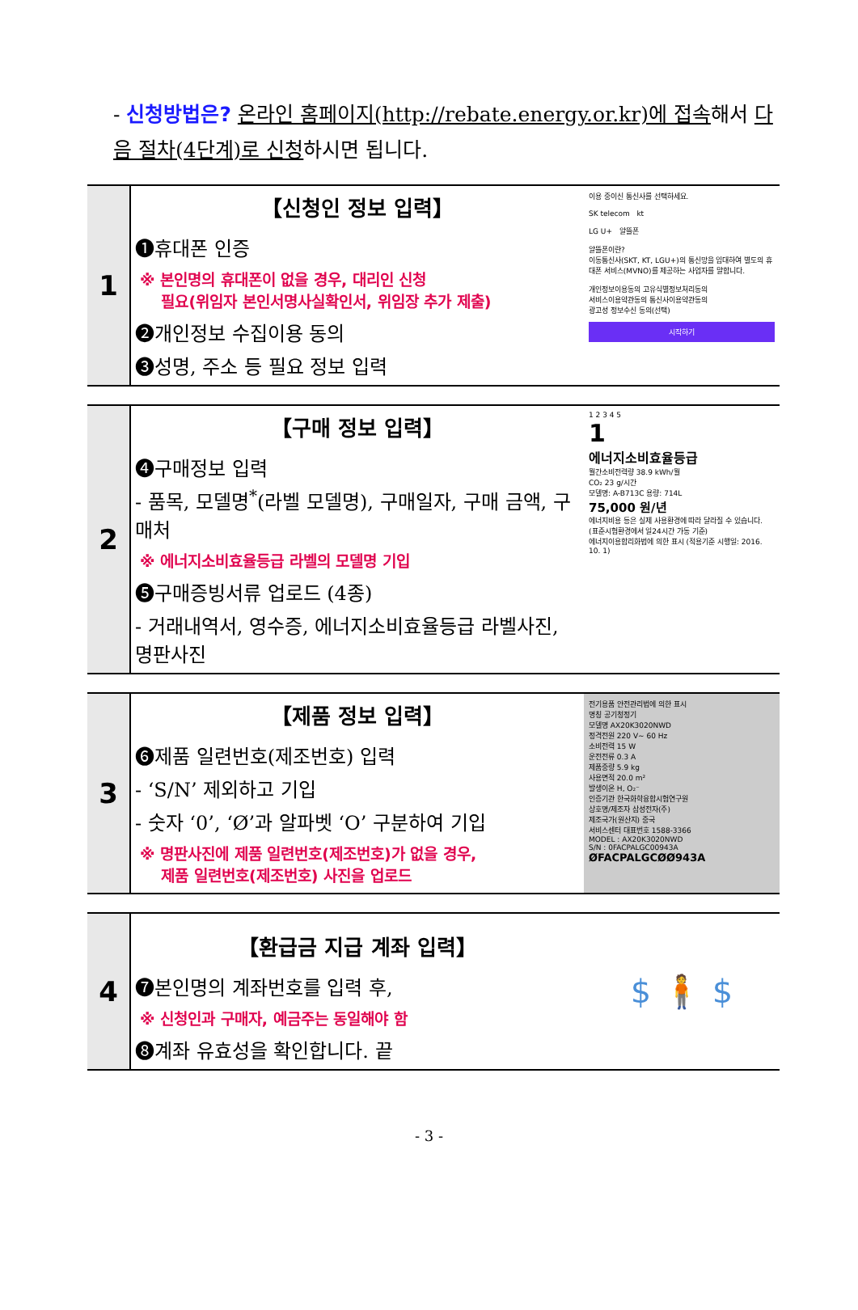- 신청방법은? 온라인 홈페이지(http://rebate.energy.or.kr)에 접속해서 다음 절차(4단계)로 신청하시면 됩니다.
| 1 | 【신청인 정보 입력】 ❶휴대폰 인증 ※ 본인명의 휴대폰이 없을 경우, 대리인 신청 필요(위임자 본인서명사실확인서, 위임장 추가 제출) ❷개인정보 수집이용 동의 ❸성명, 주소 등 필요 정보 입력 | 이용 중이신 통신사를 선택하세요. SK telecom kt LG U+ 알뜰폰 알뜰폰이란? 이동통신사(SKT, KT, LGU+)의 통신망을 임대하여 별도의 휴대폰 서비스(MVNO)를 제공하는 사업자를 말합니다. 개인정보이용동의 고유식별정보처리동의 서비스이용약관동의 통신사이용약관동의 광고성 정보수신 동의(선택) 시작하기 |
| 2 | 【구매 정보 입력】 ❹구매정보 입력 - 품목, 모델명<sup>*</sup>(라벨 모델명), 구매일자, 구매 금액, 구매처 ※ 에너지소비효율등급 라벨의 모델명 기입 ❺구매증빙서류 업로드 (4종) - 거래내역서, 영수증, 에너지소비효율등급 라벨사진, 명판사진 | 1 2 3 4 5 1 에너지소비효율등급 월간소비전력량 38.9 kWh/월 CO₂ 23 g/시간 모델명: A-B713C 용량: 714L 75,000 원/년 에너지비용 등은 실제 사용환경에 따라 달라질 수 있습니다. (표준시험환경에서 일24시간 가동 기준) 에너지이용합리화법에 의한 표시 (적용기준 시행일: 2016. 10. 1) |
| 3 | 【제품 정보 입력】 ❻제품 일련번호(제조번호) 입력 - ‘S/N’ 제외하고 기입 - 숫자 ‘0’, ‘Ø’과 알파벳 ‘O’ 구분하여 기입 ※ 명판사진에 제품 일련번호(제조번호)가 없을 경우, 제품 일련번호(제조번호) 사진을 업로드 | 전기용품 안전관리법에 의한 표시 명칭 공기청정기 모델명 AX20K3020NWD 정격전원 220 V~ 60 Hz 소비전력 15 W 운전전류 0.3 A 제품중량 5.9 kg 사용면적 20.0 m² 발생이온 H, O₂⁻ 인증기관 한국화학융합시험연구원 상호명/제조자 삼성전자(주) 제조국가(원산지) 중국 서비스센터 대표번호 1588-3366 MODEL : AX20K3020NWD S/N : 0FACPALGC00943A ØFACPALGCØØ943A |
| 4 | 【환급금 지급 계좌 입력】 ❼본인명의 계좌번호를 입력 후, ※ 신청인과 구매자, 예금주는 동일해야 함 ❽계좌 유효성을 확인합니다. 끝 | $ 🧍 $ |
- 3 -